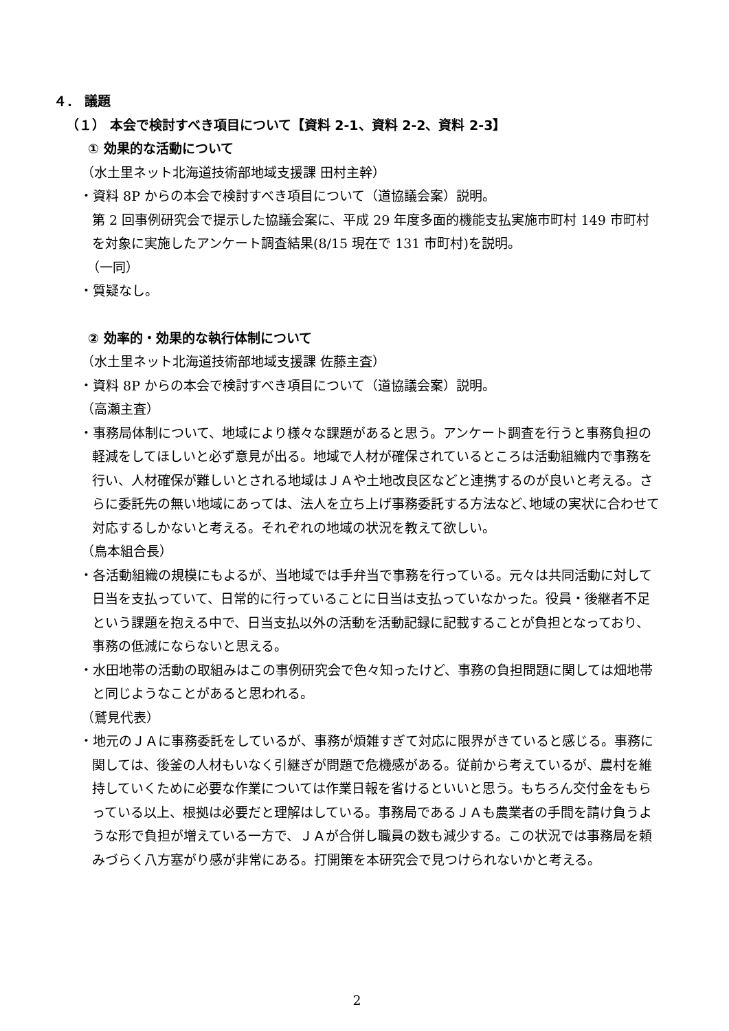４． 議題
（１） 本会で検討すべき項目について【資料 2-1、資料 2-2、資料 2-3】
① 効果的な活動について
（水土里ネット北海道技術部地域支援課 田村主幹）
・資料 8P からの本会で検討すべき項目について（道協議会案）説明。
第 2 回事例研究会で提示した協議会案に、平成 29 年度多面的機能支払実施市町村 149 市町村を対象に実施したアンケート調査結果(8/15 現在で 131 市町村)を説明。
（一同）
・質疑なし。
② 効率的・効果的な執行体制について
（水土里ネット北海道技術部地域支援課 佐藤主査）
・資料 8P からの本会で検討すべき項目について（道協議会案）説明。
（高瀬主査）
・事務局体制について、地域により様々な課題があると思う。アンケート調査を行うと事務負担の軽減をしてほしいと必ず意見が出る。地域で人材が確保されているところは活動組織内で事務を行い、人材確保が難しいとされる地域はＪＡや土地改良区などと連携するのが良いと考える。さらに委託先の無い地域にあっては、法人を立ち上げ事務委託する方法など､地域の実状に合わせて対応するしかないと考える。それぞれの地域の状況を教えて欲しい。
（鳥本組合長）
・各活動組織の規模にもよるが、当地域では手弁当で事務を行っている。元々は共同活動に対して日当を支払っていて、日常的に行っていることに日当は支払っていなかった。役員・後継者不足という課題を抱える中で、日当支払以外の活動を活動記録に記載することが負担となっており、事務の低減にならないと思える。
・水田地帯の活動の取組みはこの事例研究会で色々知ったけど、事務の負担問題に関しては畑地帯と同じようなことがあると思われる。
（鷲見代表）
・地元のＪＡに事務委託をしているが、事務が煩雑すぎて対応に限界がきていると感じる。事務に関しては、後釜の人材もいなく引継ぎが問題で危機感がある。従前から考えているが、農村を維持していくために必要な作業については作業日報を省けるといいと思う。もちろん交付金をもらっている以上、根拠は必要だと理解はしている。事務局であるＪＡも農業者の手間を請け負うような形で負担が増えている一方で、ＪＡが合併し職員の数も減少する。この状況では事務局を頼みづらく八方塞がり感が非常にある。打開策を本研究会で見つけられないかと考える。
2